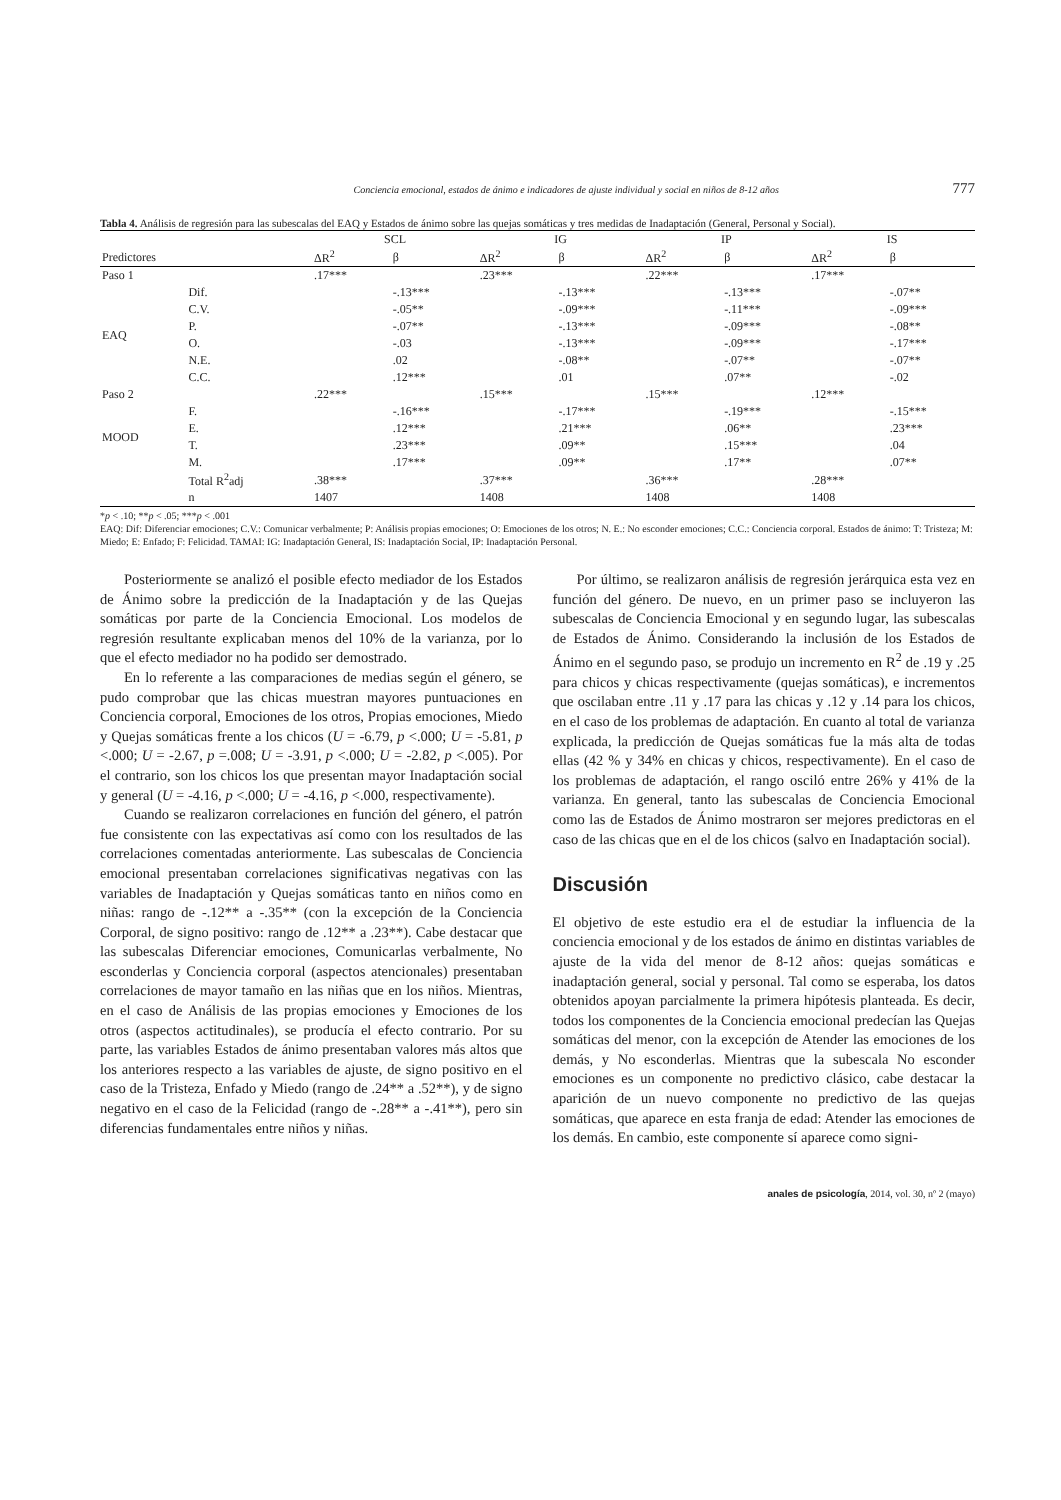Conciencia emocional, estados de ánimo e indicadores de ajuste individual y social en niños de 8-12 años 777
Tabla 4. Análisis de regresión para las subescalas del EAQ y Estados de ánimo sobre las quejas somáticas y tres medidas de Inadaptación (General, Personal y Social).
| | | SCL | | IG | | IP | | IS | |
| --- | --- | --- | --- | --- | --- | --- | --- | --- | --- |
| Predictores | | ΔR<sup>2</sup> | β | ΔR<sup>2</sup> | β | ΔR<sup>2</sup> | β | ΔR<sup>2</sup> | β |
| Paso 1 | | .17*** | | .23*** | | .22*** | | .17*** | |
| EAQ | Dif. | | -.13*** | | -.13*** | | -.13*** | | -.07** |
| | C.V. | | -.05** | | -.09*** | | -.11*** | | -.09*** |
| | P. | | -.07** | | -.13*** | | -.09*** | | -.08** |
| | O. | | -.03 | | -.13*** | | -.09*** | | -.17*** |
| | N.E. | | .02 | | -.08** | | -.07** | | -.07** |
| | C.C. | | .12*** | | .01 | | .07** | | -.02 |
| Paso 2 | | .22*** | | .15*** | | .15*** | | .12*** | |
| MOOD | F. | | -.16*** | | -.17*** | | -.19*** | | -.15*** |
| | E. | | .12*** | | .21*** | | .06** | | .23*** |
| | T. | | .23*** | | .09** | | .15*** | | .04 |
| | M. | | .17*** | | .09** | | .17** | | .07** |
| | Total R<sup>2</sup>adj | .38*** | | .37*** | | .36*** | | .28*** | |
| | n | 1407 | | 1408 | | 1408 | | 1408 | |
*p < .10; **p < .05; ***p < .001
EAQ: Dif: Diferenciar emociones; C.V.: Comunicar verbalmente; P: Análisis propias emociones; O: Emociones de los otros; N. E.: No esconder emociones; C.C.: Conciencia corporal. Estados de ánimo: T: Tristeza; M: Miedo; E: Enfado; F: Felicidad. TAMAI: IG: Inadaptación General, IS: Inadaptación Social, IP: Inadaptación Personal.
Posteriormente se analizó el posible efecto mediador de los Estados de Ánimo sobre la predicción de la Inadaptación y de las Quejas somáticas por parte de la Conciencia Emocional. Los modelos de regresión resultante explicaban menos del 10% de la varianza, por lo que el efecto mediador no ha podido ser demostrado.
En lo referente a las comparaciones de medias según el género, se pudo comprobar que las chicas muestran mayores puntuaciones en Conciencia corporal, Emociones de los otros, Propias emociones, Miedo y Quejas somáticas frente a los chicos (U = -6.79, p <.000; U = -5.81, p <.000; U = -2.67, p =.008; U = -3.91, p <.000; U = -2.82, p <.005). Por el contrario, son los chicos los que presentan mayor Inadaptación social y general (U = -4.16, p <.000; U = -4.16, p <.000, respectivamente).
Cuando se realizaron correlaciones en función del género, el patrón fue consistente con las expectativas así como con los resultados de las correlaciones comentadas anteriormente. Las subescalas de Conciencia emocional presentaban correlaciones significativas negativas con las variables de Inadaptación y Quejas somáticas tanto en niños como en niñas: rango de -.12** a -.35** (con la excepción de la Conciencia Corporal, de signo positivo: rango de .12** a .23**). Cabe destacar que las subescalas Diferenciar emociones, Comunicarlas verbalmente, No esconderlas y Conciencia corporal (aspectos atencionales) presentaban correlaciones de mayor tamaño en las niñas que en los niños. Mientras, en el caso de Análisis de las propias emociones y Emociones de los otros (aspectos actitudinales), se producía el efecto contrario. Por su parte, las variables Estados de ánimo presentaban valores más altos que los anteriores respecto a las variables de ajuste, de signo positivo en el caso de la Tristeza, Enfado y Miedo (rango de .24** a .52**), y de signo negativo en el caso de la Felicidad (rango de -.28** a -.41**), pero sin diferencias fundamentales entre niños y niñas.
Por último, se realizaron análisis de regresión jerárquica esta vez en función del género. De nuevo, en un primer paso se incluyeron las subescalas de Conciencia Emocional y en segundo lugar, las subescalas de Estados de Ánimo. Considerando la inclusión de los Estados de Ánimo en el segundo paso, se produjo un incremento en R<sup>2</sup> de .19 y .25 para chicos y chicas respectivamente (quejas somáticas), e incrementos que oscilaban entre .11 y .17 para las chicas y .12 y .14 para los chicos, en el caso de los problemas de adaptación. En cuanto al total de varianza explicada, la predicción de Quejas somáticas fue la más alta de todas ellas (42 % y 34% en chicas y chicos, respectivamente). En el caso de los problemas de adaptación, el rango osciló entre 26% y 41% de la varianza. En general, tanto las subescalas de Conciencia Emocional como las de Estados de Ánimo mostraron ser mejores predictoras en el caso de las chicas que en el de los chicos (salvo en Inadaptación social).
Discusión
El objetivo de este estudio era el de estudiar la influencia de la conciencia emocional y de los estados de ánimo en distintas variables de ajuste de la vida del menor de 8-12 años: quejas somáticas e inadaptación general, social y personal. Tal como se esperaba, los datos obtenidos apoyan parcialmente la primera hipótesis planteada. Es decir, todos los componentes de la Conciencia emocional predecían las Quejas somáticas del menor, con la excepción de Atender las emociones de los demás, y No esconderlas. Mientras que la subescala No esconder emociones es un componente no predictivo clásico, cabe destacar la aparición de un nuevo componente no predictivo de las quejas somáticas, que aparece en esta franja de edad: Atender las emociones de los demás. En cambio, este componente sí aparece como signi-
anales de psicología, 2014, vol. 30, nº 2 (mayo)